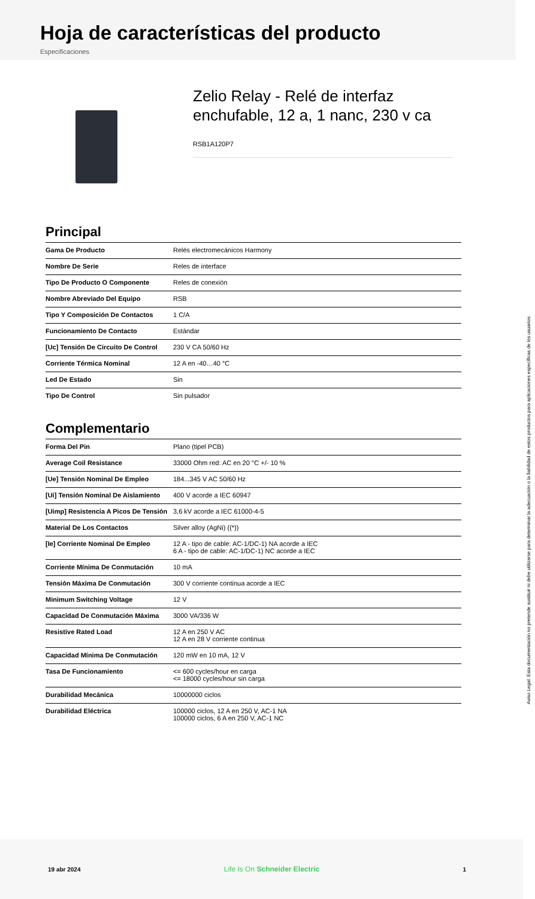Hoja de características del producto
Especificaciones
Zelio Relay - Relé de interfaz enchufable, 12 a, 1 nanc, 230 v ca
RSB1A120P7
Principal
| Gama De Producto | Relés electromecánicos Harmony |
| Nombre De Serie | Reles de interface |
| Tipo De Producto O Componente | Reles de conexión |
| Nombre Abreviado Del Equipo | RSB |
| Tipo Y Composición De Contactos | 1 C/A |
| Funcionamiento De Contacto | Estándar |
| [Uc] Tensión De Circuito De Control | 230 V CA 50/60 Hz |
| Corriente Térmica Nominal | 12 A en -40…40 °C |
| Led De Estado | Sin |
| Tipo De Control | Sin pulsador |
Complementario
| Forma Del Pin | Plano (tipel PCB) |
| Average Coil Resistance | 33000 Ohm red: AC en 20 °C +/- 10 % |
| [Ue] Tensión Nominal De Empleo | 184...345 V AC 50/60 Hz |
| [Ui] Tensión Nominal De Aislamiento | 400 V acorde a IEC 60947 |
| [Uimp] Resistencia A Picos De Tensión | 3,6 kV acorde a IEC 61000-4-5 |
| Material De Los Contactos | Silver alloy (AgNi) ((*)) |
| [Ie] Corriente Nominal De Empleo | 12 A - tipo de cable: AC-1/DC-1) NA acorde a IEC 6 A - tipo de cable: AC-1/DC-1) NC acorde a IEC |
| Corriente Mínima De Conmutación | 10 mA |
| Tensión Máxima De Conmutación | 300 V corriente continua acorde a IEC |
| Minimum Switching Voltage | 12 V |
| Capacidad De Conmutación Máxima | 3000 VA/336 W |
| Resistive Rated Load | 12 A en 250 V AC 12 A en 28 V corriente continua |
| Capacidad Mínima De Conmutación | 120 mW en 10 mA, 12 V |
| Tasa De Funcionamiento | <= 600 cycles/hour en carga <= 18000 cycles/hour sin carga |
| Durabilidad Mecánica | 10000000 ciclos |
| Durabilidad Eléctrica | 100000 ciclos, 12 A en 250 V, AC-1 NA 100000 ciclos, 6 A en 250 V, AC-1 NC |
Aviso Legal: Esta documentación no pretende sustituir ni debe utilizarse para determinar la adecuación o la fiabilidad de estos productos para aplicaciones específicas de los usuarios
19 abr 2024 Life Is On Schneider Electric 1